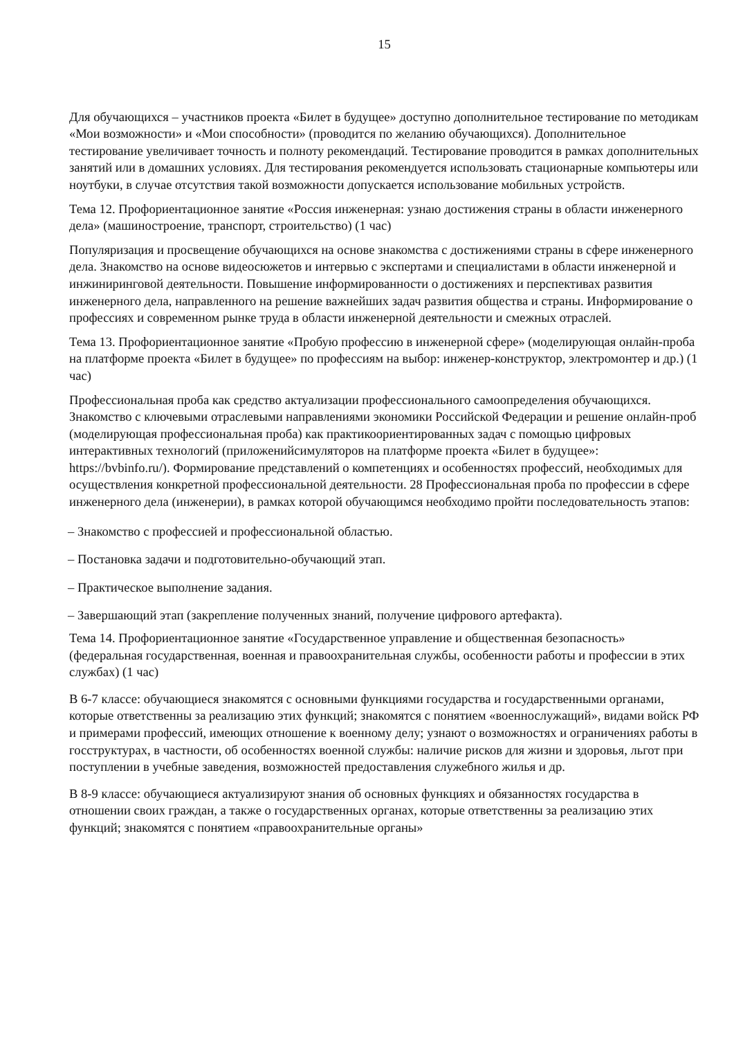15
Для обучающихся – участников проекта «Билет в будущее» доступно дополнительное тестирование по методикам «Мои возможности» и «Мои способности» (проводится по желанию обучающихся). Дополнительное тестирование увеличивает точность и полноту рекомендаций. Тестирование проводится в рамках дополнительных занятий или в домашних условиях. Для тестирования рекомендуется использовать стационарные компьютеры или ноутбуки, в случае отсутствия такой возможности допускается использование мобильных устройств.
Тема 12. Профориентационное занятие «Россия инженерная: узнаю достижения страны в области инженерного дела» (машиностроение, транспорт, строительство) (1 час)
Популяризация и просвещение обучающихся на основе знакомства с достижениями страны в сфере инженерного дела. Знакомство на основе видеосюжетов и интервью с экспертами и специалистами в области инженерной и инжиниринговой деятельности. Повышение информированности о достижениях и перспективах развития инженерного дела, направленного на решение важнейших задач развития общества и страны. Информирование о профессиях и современном рынке труда в области инженерной деятельности и смежных отраслей.
Тема 13. Профориентационное занятие «Пробую профессию в инженерной сфере» (моделирующая онлайн-проба на платформе проекта «Билет в будущее» по профессиям на выбор: инженер-конструктор, электромонтер и др.) (1 час)
Профессиональная проба как средство актуализации профессионального самоопределения обучающихся. Знакомство с ключевыми отраслевыми направлениями экономики Российской Федерации и решение онлайн-проб (моделирующая профессиональная проба) как практикоориентированных задач с помощью цифровых интерактивных технологий (приложенийсимуляторов на платформе проекта «Билет в будущее»: https://bvbinfo.ru/). Формирование представлений о компетенциях и особенностях профессий, необходимых для осуществления конкретной профессиональной деятельности. 28 Профессиональная проба по профессии в сфере инженерного дела (инженерии), в рамках которой обучающимся необходимо пройти последовательность этапов:
– Знакомство с профессией и профессиональной областью.
– Постановка задачи и подготовительно-обучающий этап.
– Практическое выполнение задания.
– Завершающий этап (закрепление полученных знаний, получение цифрового артефакта).
Тема 14. Профориентационное занятие «Государственное управление и общественная безопасность» (федеральная государственная, военная и правоохранительная службы, особенности работы и профессии в этих службах) (1 час)
В 6-7 классе: обучающиеся знакомятся с основными функциями государства и государственными органами, которые ответственны за реализацию этих функций; знакомятся с понятием «военнослужащий», видами войск РФ и примерами профессий, имеющих отношение к военному делу; узнают о возможностях и ограничениях работы в госструктурах, в частности, об особенностях военной службы: наличие рисков для жизни и здоровья, льгот при поступлении в учебные заведения, возможностей предоставления служебного жилья и др.
В 8-9 классе: обучающиеся актуализируют знания об основных функциях и обязанностях государства в отношении своих граждан, а также о государственных органах, которые ответственны за реализацию этих функций; знакомятся с понятием «правоохранительные органы»